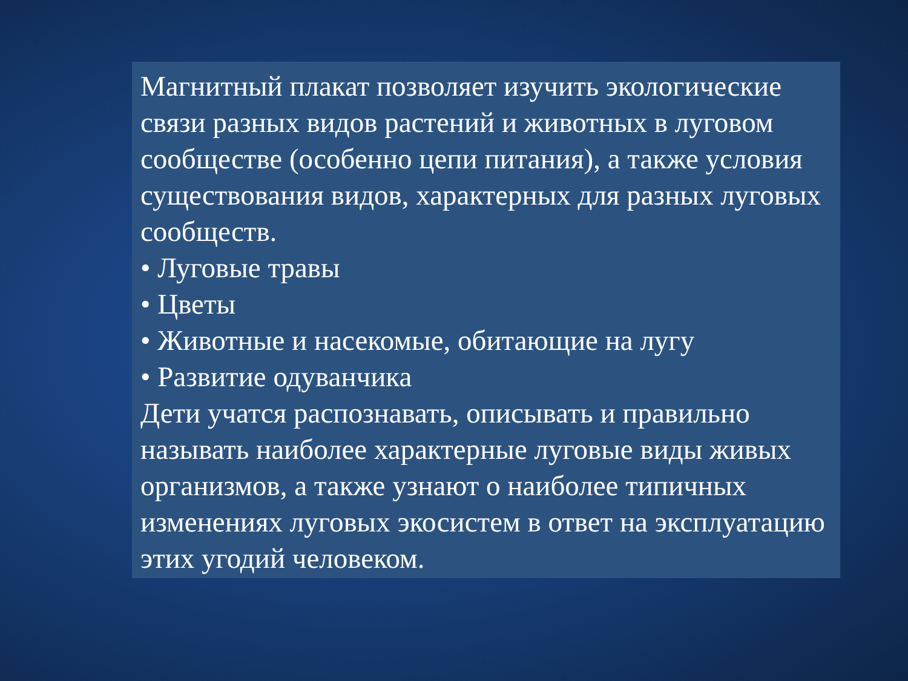Магнитный плакат позволяет изучить экологические связи разных видов растений и животных в луговом сообществе (особенно цепи питания), а также условия существования видов, характерных для разных луговых сообществ.
• Луговые травы
• Цветы
• Животные и насекомые, обитающие на лугу
• Развитие одуванчика
Дети учатся распознавать, описывать и правильно называть наиболее характерные луговые виды живых организмов, а также узнают о наиболее типичных изменениях луговых экосистем в ответ на эксплуатацию этих угодий человеком.